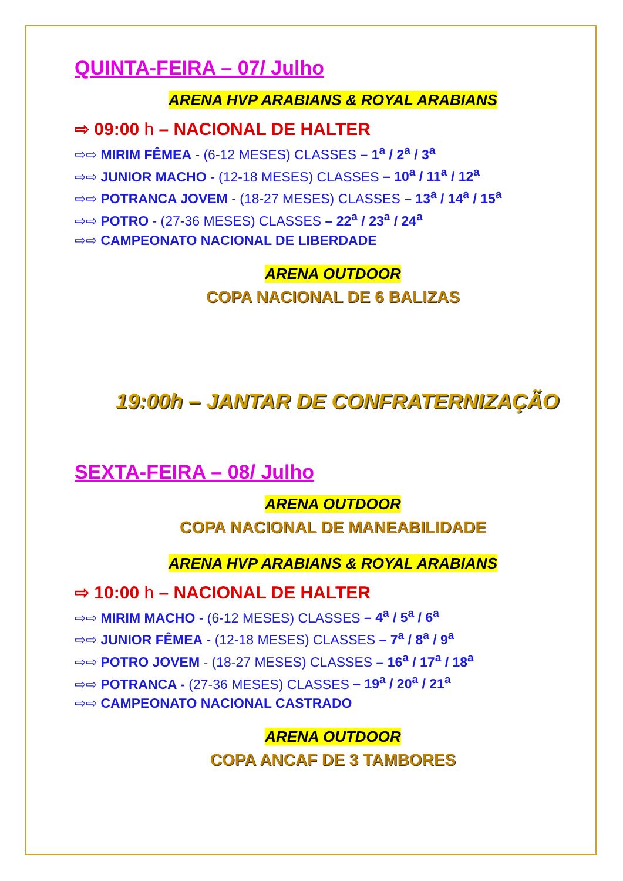QUINTA-FEIRA – 07/ Julho
ARENA HVP ARABIANS & ROYAL ARABIANS
⇨ 09:00 h – NACIONAL DE HALTER
⇨⇨ MIRIM FÊMEA - (6-12 MESES) CLASSES – 1<sup>a</sup> / 2<sup>a</sup> / 3<sup>a</sup>
⇨⇨ JUNIOR MACHO - (12-18 MESES) CLASSES – 10<sup>a</sup> / 11<sup>a</sup> / 12<sup>a</sup>
⇨⇨ POTRANCA JOVEM - (18-27 MESES) CLASSES – 13<sup>a</sup> / 14<sup>a</sup> / 15<sup>a</sup>
⇨⇨ POTRO - (27-36 MESES) CLASSES – 22<sup>a</sup> / 23<sup>a</sup> / 24<sup>a</sup>
⇨⇨ CAMPEONATO NACIONAL DE LIBERDADE
ARENA OUTDOOR
COPA NACIONAL DE 6 BALIZAS
19:00h – JANTAR DE CONFRATERNIZAÇÃO
SEXTA-FEIRA – 08/ Julho
ARENA OUTDOOR
COPA NACIONAL DE MANEABILIDADE
ARENA HVP ARABIANS & ROYAL ARABIANS
⇨ 10:00 h – NACIONAL DE HALTER
⇨⇨ MIRIM MACHO - (6-12 MESES) CLASSES – 4<sup>a</sup> / 5<sup>a</sup> / 6<sup>a</sup>
⇨⇨ JUNIOR FÊMEA - (12-18 MESES) CLASSES – 7<sup>a</sup> / 8<sup>a</sup> / 9<sup>a</sup>
⇨⇨ POTRO JOVEM - (18-27 MESES) CLASSES – 16<sup>a</sup> / 17<sup>a</sup> / 18<sup>a</sup>
⇨⇨ POTRANCA - (27-36 MESES) CLASSES – 19<sup>a</sup> / 20<sup>a</sup> / 21<sup>a</sup>
⇨⇨ CAMPEONATO NACIONAL CASTRADO
ARENA OUTDOOR
COPA ANCAF DE 3 TAMBORES